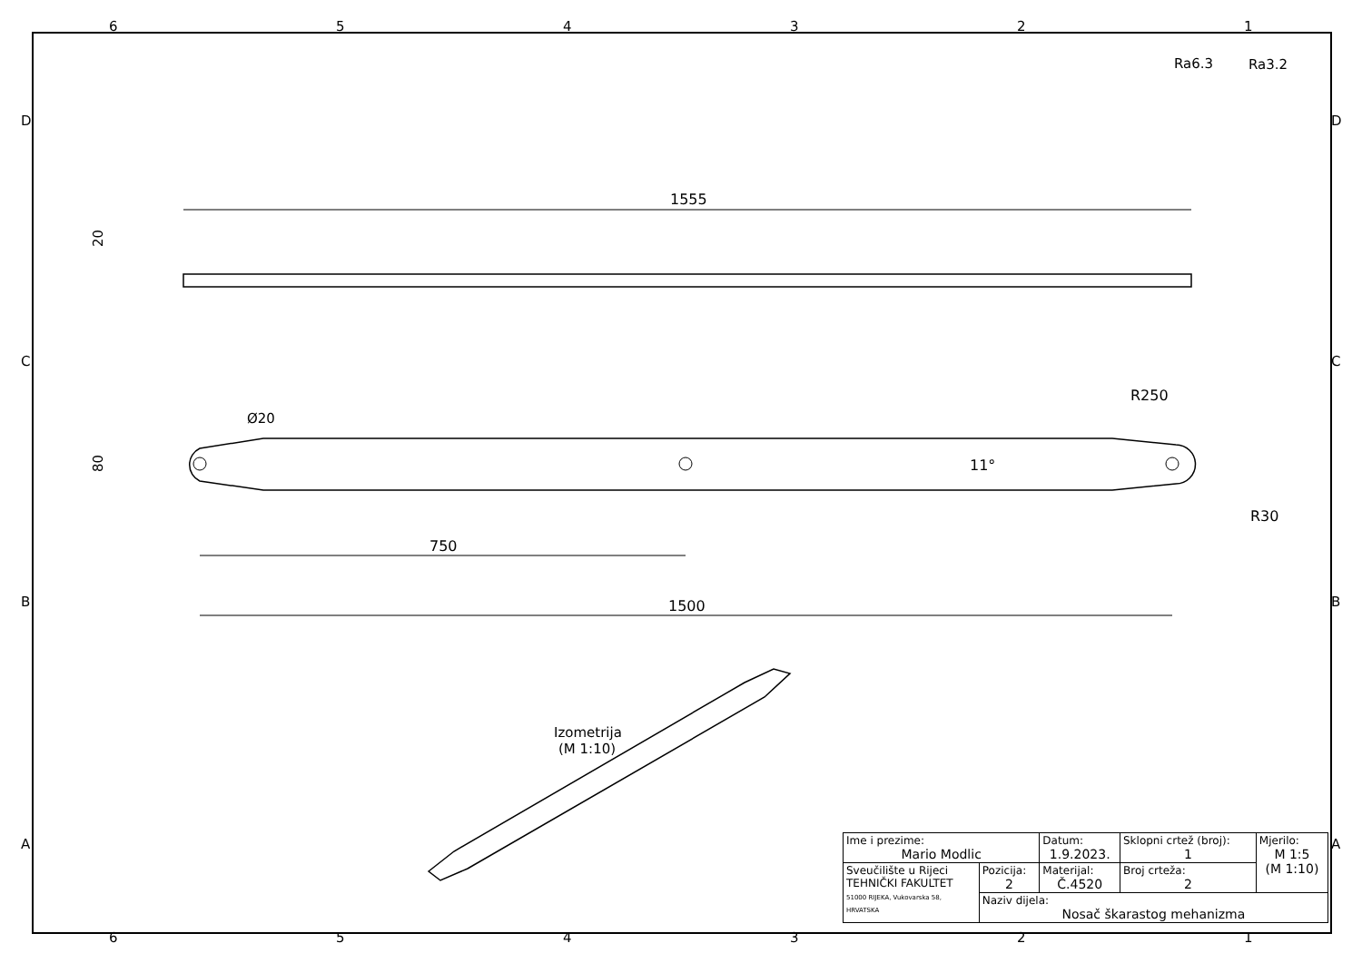6
5
4
3
2
1
6
5
4
3
2
1
D
C
B
A
D
C
B
A
Ra6.3
Ra3.2
1555
20
Ø20
R250
80
11°
R30
750
1500
Izometrija
(M 1:10)
| Ime i prezime: Mario Modlic | | Datum: 1.9.2023. | Sklopni crtež (broj): 1 | | Mjerilo: M 1:5 (M 1:10) |
| Sveučilište u Rijeci TEHNIČKI FAKULTET 51000 RIJEKA, Vukovarska 58, HRVATSKA | Pozicija: 2 | Materijal: Č.4520 | | Broj crteža: 2 | |
| | Naziv dijela: Nosač škarastog mehanizma | | | | |